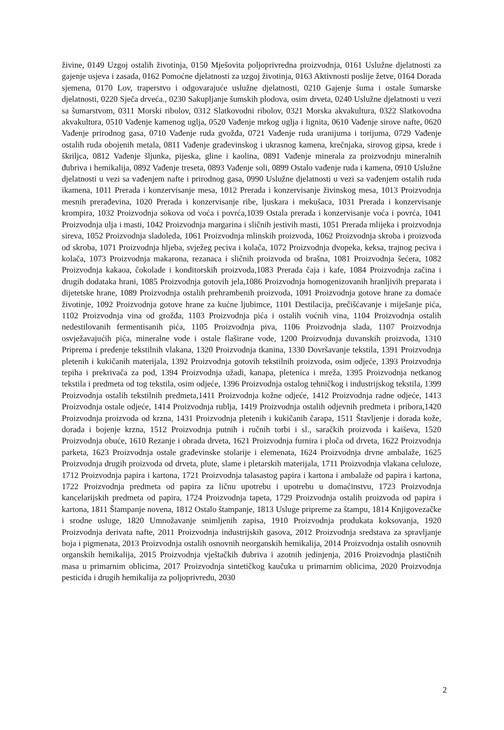živine, 0149 Uzgoj ostalih životinja, 0150 Mješovita poljoprivredna proizvodnja, 0161 Uslužne djelatnosti za gajenje usjeva i zasada, 0162 Pomoćne djelatnosti za uzgoj životinja, 0163 Aktivnosti poslije žetve, 0164 Dorada sjemena, 0170 Lov, traperstvo i odgovarajuće uslužne djelatnosti, 0210 Gajenje šuma i ostale šumarske djelatnosti, 0220 Sječa drveća., 0230 Sakupljanje šumskih plodova, osim drveta, 0240 Uslužne djelatnosti u vezi sa šumarstvom, 0311 Morski ribolov, 0312 Slatkovodni ribolov, 0321 Morska akvakultura, 0322 Slatkovodna akvakultura, 0510 Vađenje kamenog uglja, 0520 Vađenje mrkog uglja i lignita, 0610 Vađenje sirove nafte, 0620 Vađenje prirodnog gasa, 0710 Vađenje ruda gvožđa, 0721 Vađenje ruda uranijuma i torijuma, 0729 Vađenje ostalih ruda obojenih metala, 0811 Vađenje građevinskog i ukrasnog kamena, krečnjaka, sirovog gipsa, krede i škriljca, 0812 Vađenje šljunka, pijeska, gline i kaolina, 0891 Vađenje minerala za proizvodnju mineralnih đubriva i hemikalija, 0892 Vađenje treseta, 0893 Vađenje soli, 0899 Ostalo vađenje ruda i kamena, 0910 Uslužne djelatnosti u vezi sa vađenjem nafte i prirodnog gasa, 0990 Uslužne djelatnosti u vezi sa vađenjem ostalih ruda ikamena, 1011 Prerada i konzervisanje mesa, 1012 Prerada i konzervisanje živinskog mesa, 1013 Proizvodnja mesnih prerađevina, 1020 Prerada i konzervisanje ribe, ljuskara i mekušaca, 1031 Prerada i konzervisanje krompira, 1032 Proizvodnja sokova od voća i povrća,1039 Ostala prerada i konzervisanje voća i povrća, 1041 Proizvodnja ulja i masti, 1042 Proizvodnja margarina i sličnih jestivih masti, 1051 Prerada mlijeka i proizvodnja sireva, 1052 Proizvodnja sladoleda, 1061 Proizvodnja mlinskih proizvoda, 1062 Proizvodnja skroba i proizvoda od skroba, 1071 Proizvodnja hljeba, svježeg peciva i kolača, 1072 Proizvodnja dvopeka, keksa, trajnog peciva i kolača, 1073 Proizvodnja makarona, rezanaca i sličnih proizvoda od brašna, 1081 Proizvodnja šećera, 1082 Proizvodnja kakaoa, čokolade i konditorskih proizvoda,1083 Prerada čaja i kafe, 1084 Proizvodnja začina i drugih dodataka hrani, 1085 Proizvodnja gotovih jela,1086 Proizvodnja homogenizovanih hranljivih preparata i dijetetske hrane, 1089 Proizvodnja ostalih prehrambenih proizvoda, 1091 Proizvodnja gotove hrane za domaće životinje, 1092 Proizvodnja gotove hrane za kućne ljubimce, 1101 Destilacija, prečišćavanje i miješanje pića, 1102 Proizvodnja vina od grožđa, 1103 Proizvodnja pića i ostalih voćnih vina, 1104 Proizvodnja ostalih nedestilovanih fermentisanih pića, 1105 Proizvodnja piva, 1106 Proizvodnja slada, 1107 Proizvodnja osvježavajućih pića, mineralne vode i ostale flaširane vode, 1200 Proizvodnja duvanskih proizvoda, 1310 Priprema i predenje tekstilnih vlakana, 1320 Proizvodnja tkanina, 1330 Dovršavanje tekstila, 1391 Proizvodnja pletenih i kukičanih materijala, 1392 Proizvodnja gotovih tekstilnih proizvoda, osim odjeće, 1393 Proizvodnja tepiha i prekrivača za pod, 1394 Proizvodnja užadi, kanapa, pletenica i mreža, 1395 Proizvodnja netkanog tekstila i predmeta od tog tekstila, osim odjeće, 1396 Proizvodnja ostalog tehničkog i industrijskog tekstila, 1399 Proizvodnja ostalih tekstilnih predmeta,1411 Proizvodnja kožne odjeće, 1412 Proizvodnja radne odjeće, 1413 Proizvodnja ostale odjeće, 1414 Proizvodnja rublja, 1419 Proizvodnja ostalih odjevnih predmeta i pribora,1420 Proizvodnja proizvoda od krzna, 1431 Proizvodnja pletenih i kukičanih čarapa, 1511 Štavljenje i dorada kože, dorada i bojenje krzna, 1512 Proizvodnja putnih i ručnih torbi i sl., saračkih proizvoda i kaiševa, 1520 Proizvodnja obuće, 1610 Rezanje i obrada drveta, 1621 Proizvodnja furnira i ploča od drveta, 1622 Proizvodnja parketa, 1623 Proizvodnja ostale građevinske stolarije i elemenata, 1624 Proizvodnja drvne ambalaže, 1625 Proizvodnja drugih proizvoda od drveta, plute, slame i pletarskih materijala, 1711 Proizvodnja vlakana celuloze, 1712 Proizvodnja papira i kartona, 1721 Proizvodnja talasastog papira i kartona i ambalaže od papira i kartona, 1722 Proizvodnja predmeta od papira za ličnu upotrebu i upotrebu u domaćinstvu, 1723 Proizvodnja kancelarijskih predmeta od papira, 1724 Proizvodnja tapeta, 1729 Proizvodnja ostalih proizvoda od papira i kartona, 1811 Štampanje novena, 1812 Ostalo štampanje, 1813 Usluge pripreme za štampu, 1814 Knjigovezačke i srodne usluge, 1820 Umnožavanje snimljenih zapisa, 1910 Proizvodnja produkata koksovanja, 1920 Proizvodnja derivata nafte, 2011 Proizvodnja industrijskih gasova, 2012 Proizvodnja sredstava za spravljanje boja i pigmenata, 2013 Proizvodnja ostalih osnovnih neorganskih hemikalija, 2014 Proizvodnja ostalih osnovnih organskih hemikalija, 2015 Proizvodnja vještačkih đubriva i azotnih jedinjenja, 2016 Proizvodnja plastičnih masa u primarnim oblicima, 2017 Proizvodnja sintetičkog kaučuka u primarnim oblicima, 2020 Proizvodnja pesticida i drugih hemikalija za poljoprivredu, 2030
2